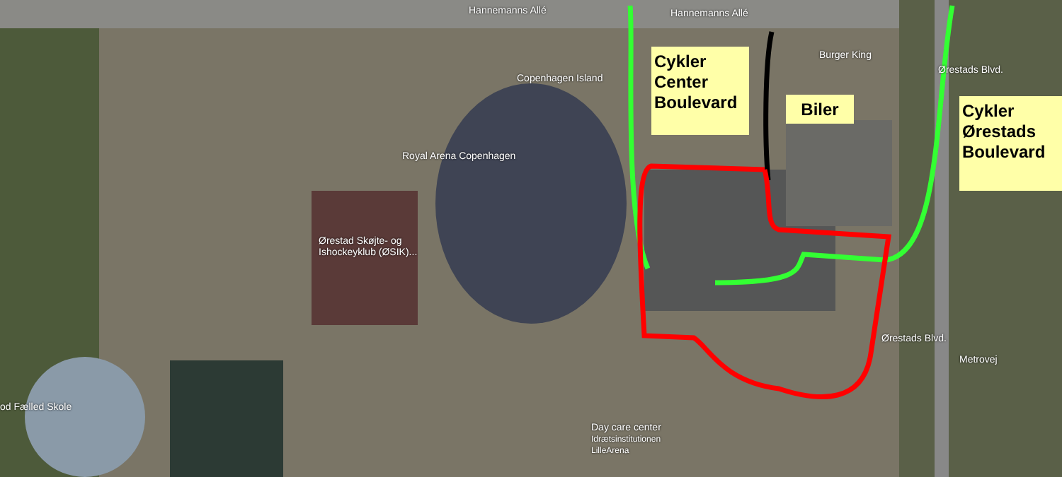Hannemanns Allé Hannemanns Allé
Copenhagen Island
Royal Arena Copenhagen
Burger King
Ørestad Skøjte- og
Ishockeyklub (ØSIK)...
od Fælled Skole
Day care center
Idrætsinstitutionen
LilleArena
Ørestads Blvd.
Ørestads Blvd.
Metrovej
Cykler
Center
Boulevard
Biler
Cykler
Ørestads
Boulevard